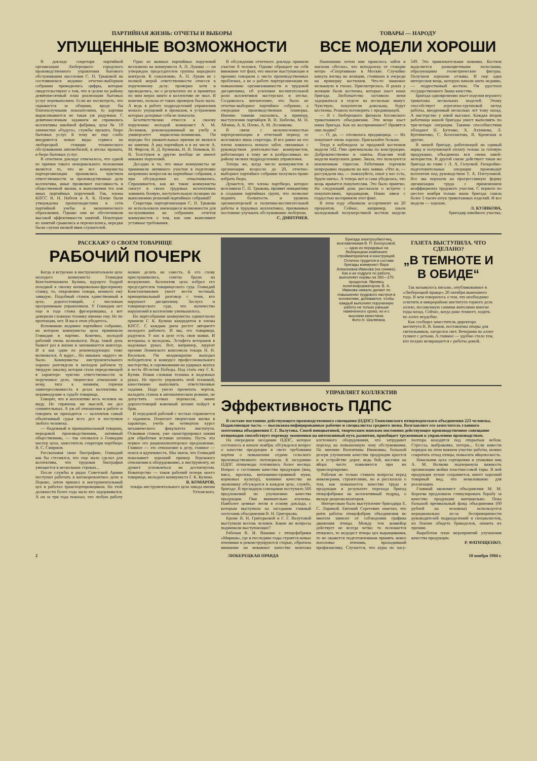ПАРТИЙНАЯ ЖИЗНЬ: ОТЧЕТЫ И ВЫБОРЫ
УПУЩЕННЫЕ ВОЗМОЖНОСТИ
В докладе секретаря партийной организации Люберецкого городского производственного управления бытового обслуживания населения С. П. Трыковой на состоявшемся недавно отчетно-выборном собрании приводились цифры, которые свидетельствуют о том, что в целом по району девятимесячный план реализации бытовых услуг перевыполнен. Если же посмотреть, что скрывается за общими, вроде бы благополучными показателями, то картина вырисовывается не такая уж радужная. С девятимесячным заданием не справились коллективы швейной фабрики, цеха № 10 химчистки «Радуга», службы проката, бюро бытовых услуг. К тому же еще слабо внедряются новые виды сервиса на люберецкой станции технического обслуживания автомобилей, в ателье проката, в бюро бытовых услуг.
В отчетном докладе отмечалось, что одной из причин такого ненормального положения является то, что не все коммунисты парторганизации прониклись чувством ответственности за производственные дела коллектива, иные проявляют пассивность в общественной жизни, в выполнении тех или иных партийных поручений. Так, члены КПСС В. Н. Набеев и А. К. Плево были утверждены пропагандистами в сети партийной учебы и экономического образования. Однако они не обеспечивали высокой эффективности занятий. Некоторые из занятий срывались и переносились, нередки были случаи низкой явки слушателей.
Одно из важных партийных поручений возложено на коммуниста А. П. Лукина — он утвержден председателем группы народного контроля. К сожалению, А. П. Лукин не с полной мерой ответственности отнесся к порученному делу: проверки хотя и проводились, но о результатах их и принятых по ним мерах никто в коллективе не знал. И конечно, пользы от таких проверок было мало. А ведь в работе подразделений управления немало упущений и промахов, в устранении которых дозорные себя не показали.
Безответственно отнесся к своему поручению молодой коммунист А. М. Лесников, рекомендованный на учебу в университет марксизма-ленинизма. Он нередко без уважительных причин не являлся на занятия. А ряд партийцев и в их числе А. М. Фирсов, В. Д. Куликова, Н. В. Новиков, Н. В. Толстунов и другие вообще не имеют никаких поручений.
Досадно и то, что иные коммунисты не принимали активного участия в подготовке назревших вопросов на партийные собрания, а при обсуждении их отмалчивались. Спрашивается, как же такие коммунисты смогут в своих трудовых коллективах занимать боевую, наступательную позицию по выполнению решений партийных собраний?
Секретарь парторганизации С. П. Трыкова не использовала имеющиеся возможности для заслушивания на собраниях отчетов коммунистов о том, как они выполняют уставные требования.
В обсуждении отчетного доклада приняли участие 8 человек. Однако обращает на себя внимание тот факт, что многие выступающие в прениях говорили о чисто производственных проблемах, а не о работе парторганизации по повышению организованности и трудовой дисциплины, об усилении воспитательной роли коллективов мастерских и ателье. Создавалось впечатление, что было не отчетно-выборное партийное собрание, а очередная производственная планерка. Именно такими оказались, к примеру, выступления партийцев В. Н. Набеева, М. Н. Айзина, А. К. Плево, А. М. Лесникова.
В связи с малочисленностью парторганизации в отчетный период ее возглавлял лишь секретарь. И все равно на его плечи ложилось немало забот, связанных с руководством деятельностью коммунистов, работающих к тому же в разбросанных по району мелких подразделениях управления.
Теперь же, когда число коммунистов в организации возросло до 20, отчетно-выборное партийное собрание получило право избрать бюро.
Думается, что члены партбюро, которое возглавила С. П. Трыкова, проявят инициативу в создании партийных групп, что позволит поднять боевитость и уровень организаторской и политико-воспитательной работы в трудовых коллективах, призванных постоянно улучшать обслуживание люберчан.
С. ДМИТРИЕВ.
ТОВАРЫ — НАРОДУ
ВСЕ МОДЕЛИ ХОРОШИ
Нынешним летом мне пришлось зайти в магазин «Весна», что неподалеку от станции метро «Спортивная» в Москве. Случайно кинула взгляд на женщин, стоявших в очереди на примерку костюмов. Что-то знакомое мелькнуло в глазах. Присмотрелась. В руках у женщин были костюмы, которые шьет наша бригада. Любопытство заставило меня задержаться в отделе на несколько минут. Чувствую, покупатели довольны, берут костюмы. Решила поговорить с продавщицей.
— Я с Люберецкого филиала Косинского трикотажного объединения. Эти вещи шьет наша бригада. Как их воспринимают? Нравятся они людям?
— О, да, — отозвалась продавщица. — Их покупают очень хорошо. Присылайте больше.
Тогда я наблюдала за продажей костюмов модели 542. Они оригинальны по конструкции. Доброкачественно и сшиты. Изделия этой модели выпускаем давно. Знала, что пользуются неизменным спросом. Работники торговли непрерывно подавали на них заявки. «Что ж, — рассуждали мы, — пожалуйста, опыт у нас есть, будем шить». А теперь вот и сама убедилась, что вещь нравится покупателям. Это было приятно. На следующий день рассказала о встрече с покупателями, продавцами. Наши швеи с гордостью восприняли этот факт.
В этом году обновили ассортимент на 20 процентов. Сейчас, например, шьем молодежный полушерстяной костюм модели 549. Это привлекательная новинка. Костюм выделяется разноцветными полосками, образующими геометрические фигуры. Получаем хорошие отзывы. И еще одна интересная вещь, которую начали шить недавно, — подростковый костюм. Он удостоен государственного Знака качества.
Бригада одновременно шьет изделия верхнего трикотажа нескольких моделей. Этому способствует агрегатно-групповой метод работы, внедренный несколько лет тому назад. А мастерство у швей высокое. Каждая вторая работница нашей бригады умеет выполнять по три-четыре операции. Такими способностями обладают Н. Бутенко, Х. Ахтямова, Л. Купчиненко, С. Козехматова, В. Кромская и другие.
В нашей бригаде, работающей на единый наряд и получающей оплату только за готовую продукцию, объединена вся смена швей-мотористок. В другой смене действует такая же бригада во главе с Л. А. Галуевой. Раскройно-подготовительные операции производит коллектив под руководством Т. А. Плетухиной. Все мы перешли на прогрессивную форму организации труда с применением коэффициента трудового участия. С первого по шестое ноября только наша бригада сшила более 5 тысяч штук трикотажных изделий. И все модели — хороши.
Л. КУЛИКОВА,
бригадир швейного участка.
РАССКАЖУ О СВОЕМ ТОВАРИЩЕ
РАБОЧИЙ ПОЧЕРК
Когда я встречаю в инструментальном цехе молодого коммуниста Геннадия Константиновича Кулина, идущего бодрой походкой к своему копировально-фрезерному станку, то, откровенно говоря, немного ему завидую. Подобный станок единственный в цехе, дорогостоящий, с числовым программным управлением. У Геннадия нет еще и года стажа фрезеровщика, а вот доверили сложную технику именно ему. Не по протекции, нет. И вы в этом убедитесь.
Вспоминаю недавнее партийное собрание, на котором коммунисты цеха принимали Геннадия в партию. Конечно, молодой рабочий очень волновался. Ведь такой день бывает раз в жизни и запоминается навсегда. И я как один из рекомендующих тоже волновался. А вдруг... Но никаких «вдруг» не было. Коммунисты инструментального хорошо разглядели в молодом рабочем ту твердую закалку, которая стала определяющей в характере: чувство ответственности за порученное дело, творческое отношение к нему, тяга к знаниям, горячая заинтересованность в делах коллектива и неравнодушие к судьбе товарища.
Говорят, что в коллективе весь человек на виду. Не спрячешь ни мыслей, ни дел сомнительных. А уж об отношении к работе и говорить не приходится — коллектив самый объективный судья всех дел и поступков любого человека.
— Надежный и принципиальный товарищ, передовой производственник, активный общественник, — так отозвался о Геннадии мастер цеха, заместитель секретаря партбюро В. С. Смирнов.
Рассказывая свою биографию, Геннадий как бы стеснялся, что еще мало сделал для коллектива, что трудовая биография умещается в нескольких строках...
После службы в рядах Советской Армии поступил работать в вагоноремонтное депо в Перово, затем пришел в инструментальный цех и работал транспортировщиком. На этой должности более года мало кто задерживался. А он за три года показал, что любую работу можно делать на совесть. К его слову прислушивались, советы брали на вооружение. Коллектив цеха избрал его председателем товарищеского суда. Геннадий Константинович умеет вести честный, принципиальный разговор с теми, кто нарушает дисциплину. Заслуга и товарищеского суда, что количество нарушений в коллективе уменьшилось.
На партсобрании коммунисты единогласно приняли Г. К. Кулина кандидатом в члены КПСС. С каждым днем растет авторитет молодого рабочего. И мы, его товарищи, радуемся. У нас в цехе есть свои маяки. И ветераны, и молодежь. Эстафета ветеранов в надежных руках. Вот, например, лауреат премии Ленинского комсомола токарь Н. Н. Васильев. Он неоднократно выходил победителем в конкурсе профессионального мастерства, в соревновании на ударных вахтах в честь 40-летия Победы. Под стать ему Г. К. Кулин. Новая сложная техника в надежных руках. Не просто управлять этой техникой, качественно выполнять ответственные задания. Надо умело прочитать чертеж, наладить станок в автоматическом режиме, не допустить осевых перекосов, иначе дорогостоящий ковочный штамп пойдет в брак.
И передовой рабочий с честью справляется с заданием. Помогает творческая жилка в характере, учеба на четвертом курсе механического факультета института. Осваивая станок, уже сконструировал зажим для обработки вставки штампа. Пусть это первое его рационализаторское предложение. Главное — это отношение к делу, главное — поиск и вдумчивость. Мы знаем, что Геннадий показывает хороший пример бережного отношения к оборудованию, к инструменту, не думает успокоиться на достигнутом. Новаторство — таков рабочий почерк моего товарища, молодого коммуниста Г. К. Кулина.
В. КОМАРОВ,
токарь инструментального цеха завода имени Ухтомского.
Бригада электрообмотчиц, возглавляемая В. П. Белоусовой, — одна из передовых на Люберецком комбинате стройматериалов и конструкций.
Отлично трудится в составе бригады коммунист Вера Алексеевна Иванова (на снимке). Как и ее подруги по работе, выполняет нормы на 160—170 процентов. Являясь политинформатором, В. А. Иванова немало делает по повышению трудового настроя в коллективе, добивается, чтобы каждый выполнял порученную работу не только раньше намеченного срока, но и с высоким качеством.
Фото Н. Шаляпина.
ГАЗЕТА ВЫСТУПИЛА. ЧТО СДЕЛАНО?
„В ТЕМНОТЕ И В ОБИДЕ“
Так называлось письмо, опубликованное в «Люберецкой правде» 20 октября нынешнего года. В нем говорилось о том, что необходимо осветить в микрорайоне института горного дела аллею, посаженную самими жителями многие годы назад. Сейчас, когда рано темнеет, ходить по аллее неудобно.
Как сообщил заместитель директора института В. В. Банов, поставлены опоры для светильников, загорелся свет. Вечерами по аллее гуляют с детьми. А главное — удобно стало тем, кто поздно возвращается с работы домой.
УПРАВЛЯЕТ КОЛЛЕКТИВ
Эффективность ПДПС
В составе постоянно действующего производственного совещания (ПДПС) Томилинского птицеводческого объединения 223 человека. Подавляющая часть — высококвалифицированные рабочие и специалисты среднего звена. Возглавляет его заместитель главного зоотехника объединения Г. Г. Валутова. Своей инициативой, творческим поиском постоянно действующее производственное совещание птицеводов способствует переводу экономики на интенсивный путь развития, приобщает тружеников к управлению производством.
На очередном заседании ПДПС, которое состоялось в начале ноября, обсуждался вопрос о качестве продукции в свете требования партии о повышении отдачи сельского производственного потенциала. К заседанию ПДПС птицеводы готовились более месяца. Вопрос о состоянии качества продукции (яиц, мяса, мролока, витаминно-травяной муки, кормовых культур), влиянии качества на экономику обсуждался в каждом цехе, службе, бригаде. В президиум совещания поступило 560 предложений по улучшению качества продукции. Они внимательно изучены. Наиболее ценные легли в основу доклада, с которым выступила на заседании главный зоотехник объединения В. Н. Григорьева.
Кроме В. Н. Григорьевой и Г. Г. Валутовой выступили восемь человек. Какие же вопросы поднимали выступающие?
Рабочая В. И. Яшкина с птицефабрики «Мирная», где в последние годы строятся новые птичники и реконструируются старые, обратила внимание на неважное качество монтажа клеточного оборудования, что затрудняет переход на повышенную зону обслуживания. По мнению Валентины Ивановны, большой резерв улучшения качества продукции кроется и в устройстве дорог, ведь бой, насечки на яйцах часто появляются при их транспортировке.
Рабочая не только ставила вопросы перед инженерами, строителями, но и рассказала о том, как повышается качество труда и продукции в результате перехода бригад птицефабрики на коллективный подряд, о вкладе рационализаторов.
Интересным было выступление бригадира Е. С. Лариной. Евгений Сергеевич заметил, что ритм работы птицефабрик объединения во многом зависит от соблюдения графика движения птицы. Между тем конвейер действует не всегда четко: то поломается птицевоз, то недодаст птицы цех выращивания, то не окажется подготовленным принять новое поголовье птичник, проходивший профилактику. Случается, что куры по часу-полтора находятся под открытым небом. Стрессы, выбраковка, потери... Если навести порядок на этом важном участке работы, можно сократить отход птицы, повысить яйценоскость.
Начальник цеха сортировки и упаковки яиц А. М. Волкова подчеркнула важность организации мойки пластмассовой тары. В ней продукция лучше сохраняется, имеет хороший товарный вид, что немаловажно для реализации.
Главный экономист объединения М. М. Короева предложила стимулировать борьбу за качество продукции материально. Пока большой премиальный фонд объединения (60 рублей на человека) используется нерационально из-за беспринципности руководителей подразделений и специалистов, их боязни обидеть бракоделов, лишить их премии.
Выработан план мероприятий улучшения качества продукции.
Р. ФАТЮЩЕНКО.
2 ЛЮБЕРЕЦКАЯ ПРАВДА 10 ноября 1984 г.